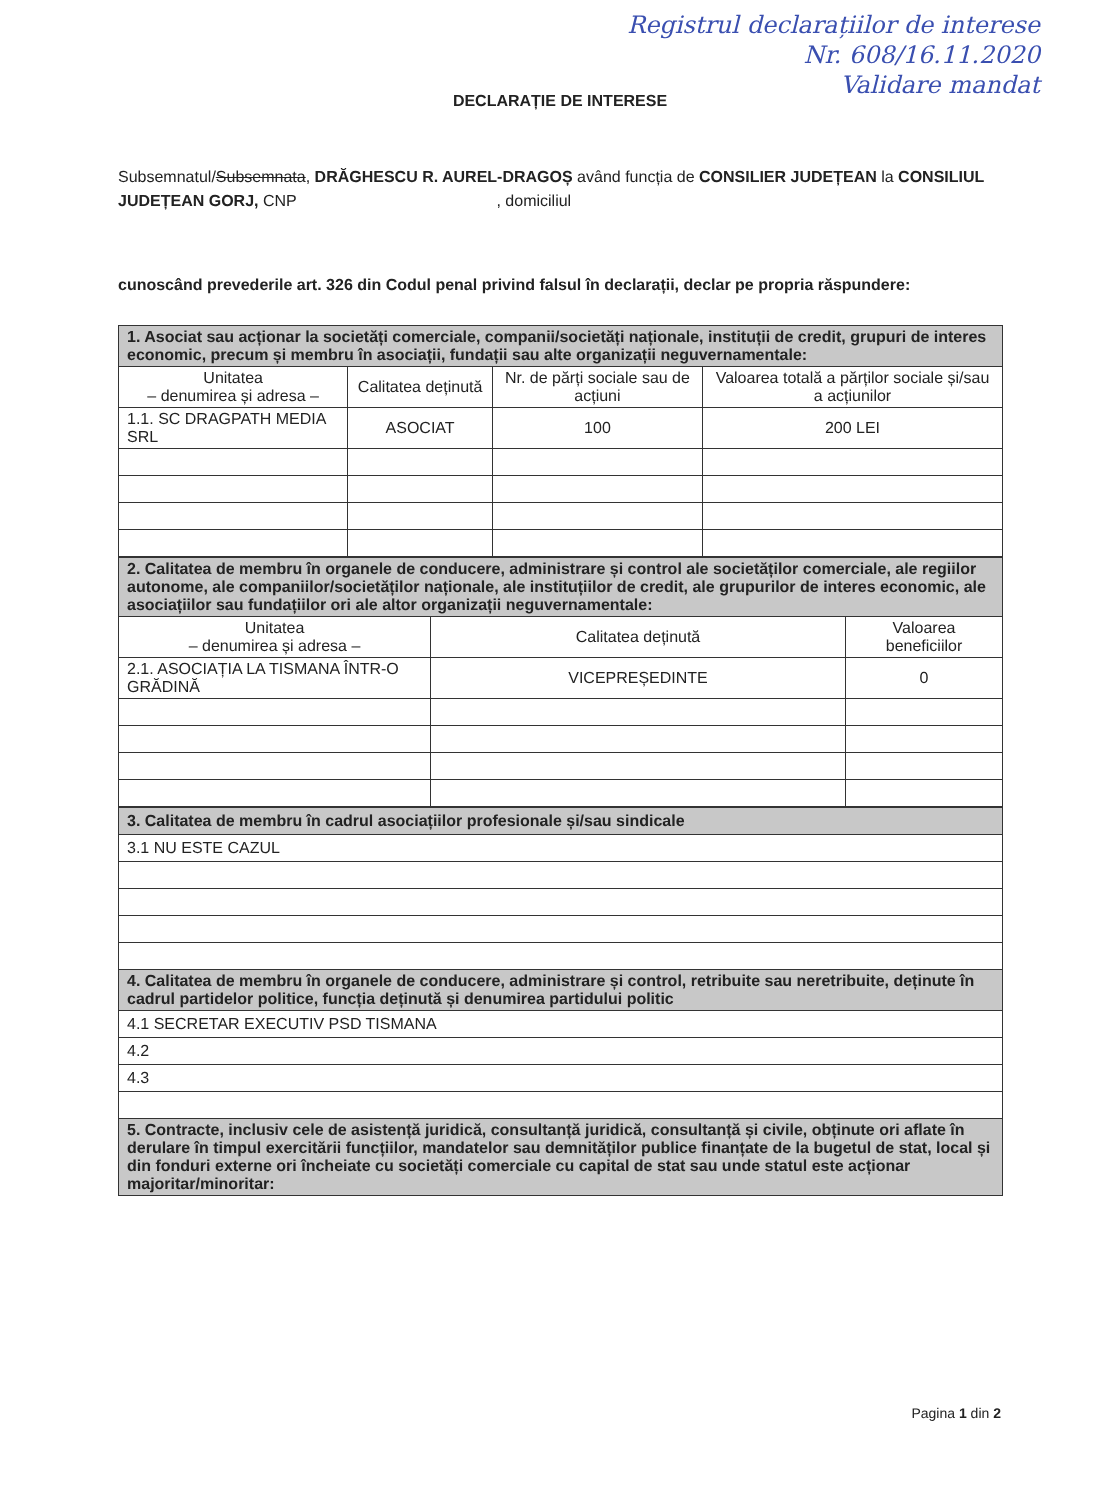Registrul declarațiilor de interese
Nr. 608/16.11.2020
Validare mandat
DECLARAȚIE DE INTERESE
Subsemnatul/Subsemnata, DRĂGHESCU R. AUREL-DRAGOȘ având funcția de CONSILIER JUDEȚEAN la CONSILIUL JUDEȚEAN GORJ, CNP , domiciliul
cunoscând prevederile art. 326 din Codul penal privind falsul în declarații, declar pe propria răspundere:
| 1. Asociat sau acționar la societăți comerciale, companii/societăți naționale, instituții de credit, grupuri de interes economic, precum și membru în asociații, fundații sau alte organizații neguvernamentale: | | | |
| Unitatea – denumirea și adresa – | Calitatea deținută | Nr. de părți sociale sau de acțiuni | Valoarea totală a părților sociale și/sau a acțiunilor |
| 1.1. SC DRAGPATH MEDIA SRL | ASOCIAT | 100 | 200 LEI |
| 2. Calitatea de membru în organele de conducere, administrare și control ale societăților comerciale, ale regiilor autonome, ale companiilor/societăților naționale, ale instituțiilor de credit, ale grupurilor de interes economic, ale asociațiilor sau fundațiilor ori ale altor organizații neguvernamentale: | | |
| Unitatea – denumirea și adresa – | Calitatea deținută | Valoarea beneficiilor |
| 2.1. ASOCIAȚIA LA TISMANA ÎNTR-O GRĂDINĂ | VICEPREȘEDINTE | 0 |
| 3. Calitatea de membru în cadrul asociațiilor profesionale și/sau sindicale |
| 3.1 NU ESTE CAZUL |
| 4. Calitatea de membru în organele de conducere, administrare și control, retribuite sau neretribuite, deținute în cadrul partidelor politice, funcția deținută și denumirea partidului politic |
| 4.1 SECRETAR EXECUTIV PSD TISMANA |
| 4.2 |
| 4.3 |
| 5. Contracte, inclusiv cele de asistență juridică, consultanță juridică, consultanță și civile, obținute ori aflate în derulare în timpul exercitării funcțiilor, mandatelor sau demnităților publice finanțate de la bugetul de stat, local și din fonduri externe ori încheiate cu societăți comerciale cu capital de stat sau unde statul este acționar majoritar/minoritar: |
Pagina 1 din 2